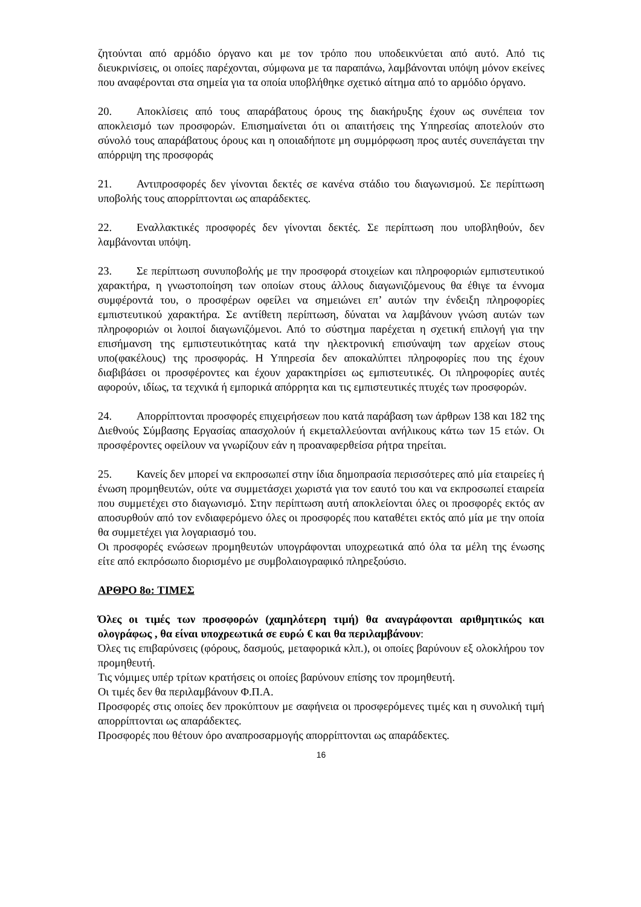ζητούνται από αρμόδιο όργανο και με τον τρόπο που υποδεικνύεται από αυτό. Από τις διευκρινίσεις, οι οποίες παρέχονται, σύμφωνα με τα παραπάνω, λαμβάνονται υπόψη μόνον εκείνες που αναφέρονται στα σημεία για τα οποία υποβλήθηκε σχετικό αίτημα από το αρμόδιο όργανο.
20. Αποκλίσεις από τους απαράβατους όρους της διακήρυξης έχουν ως συνέπεια τον αποκλεισμό των προσφορών. Επισημαίνεται ότι οι απαιτήσεις της Υπηρεσίας αποτελούν στο σύνολό τους απαράβατους όρους και η οποιαδήποτε μη συμμόρφωση προς αυτές συνεπάγεται την απόρριψη της προσφοράς
21. Αντιπροσφορές δεν γίνονται δεκτές σε κανένα στάδιο του διαγωνισμού. Σε περίπτωση υποβολής τους απορρίπτονται ως απαράδεκτες.
22. Εναλλακτικές προσφορές δεν γίνονται δεκτές. Σε περίπτωση που υποβληθούν, δεν λαμβάνονται υπόψη.
23. Σε περίπτωση συνυποβολής με την προσφορά στοιχείων και πληροφοριών εμπιστευτικού χαρακτήρα, η γνωστοποίηση των οποίων στους άλλους διαγωνιζόμενους θα έθιγε τα έννομα συμφέροντά του, ο προσφέρων οφείλει να σημειώνει επ’ αυτών την ένδειξη πληροφορίες εμπιστευτικού χαρακτήρα. Σε αντίθετη περίπτωση, δύναται να λαμβάνουν γνώση αυτών των πληροφοριών οι λοιποί διαγωνιζόμενοι. Από το σύστημα παρέχεται η σχετική επιλογή για την επισήμανση της εμπιστευτικότητας κατά την ηλεκτρονική επισύναψη των αρχείων στους υπο(φακέλους) της προσφοράς. Η Υπηρεσία δεν αποκαλύπτει πληροφορίες που της έχουν διαβιβάσει οι προσφέροντες και έχουν χαρακτηρίσει ως εμπιστευτικές. Οι πληροφορίες αυτές αφορούν, ιδίως, τα τεχνικά ή εμπορικά απόρρητα και τις εμπιστευτικές πτυχές των προσφορών.
24. Απορρίπτονται προσφορές επιχειρήσεων που κατά παράβαση των άρθρων 138 και 182 της Διεθνούς Σύμβασης Εργασίας απασχολούν ή εκμεταλλεύονται ανήλικους κάτω των 15 ετών. Οι προσφέροντες οφείλουν να γνωρίζουν εάν η προαναφερθείσα ρήτρα τηρείται.
25. Κανείς δεν μπορεί να εκπροσωπεί στην ίδια δημοπρασία περισσότερες από μία εταιρείες ή ένωση προμηθευτών, ούτε να συμμετάσχει χωριστά για τον εαυτό του και να εκπροσωπεί εταιρεία που συμμετέχει στο διαγωνισμό. Στην περίπτωση αυτή αποκλείονται όλες οι προσφορές εκτός αν αποσυρθούν από τον ενδιαφερόμενο όλες οι προσφορές που καταθέτει εκτός από μία με την οποία θα συμμετέχει για λογαριασμό του.
Οι προσφορές ενώσεων προμηθευτών υπογράφονται υποχρεωτικά από όλα τα μέλη της ένωσης είτε από εκπρόσωπο διορισμένο με συμβολαιογραφικό πληρεξούσιο.
ΑΡΘΡΟ 8ο: ΤΙΜΕΣ
Όλες οι τιμές των προσφορών (χαμηλότερη τιμή) θα αναγράφονται αριθμητικώς και ολογράφως , θα είναι υποχρεωτικά σε ευρώ € και θα περιλαμβάνουν:
Όλες τις επιβαρύνσεις (φόρους, δασμούς, μεταφορικά κλπ.), οι οποίες βαρύνουν εξ ολοκλήρου τον προμηθευτή.
Τις νόμιμες υπέρ τρίτων κρατήσεις οι οποίες βαρύνουν επίσης τον προμηθευτή.
Οι τιμές δεν θα περιλαμβάνουν Φ.Π.Α.
Προσφορές στις οποίες δεν προκύπτουν με σαφήνεια οι προσφερόμενες τιμές και η συνολική τιμή απορρίπτονται ως απαράδεκτες.
Προσφορές που θέτουν όρο αναπροσαρμογής απορρίπτονται ως απαράδεκτες.
16